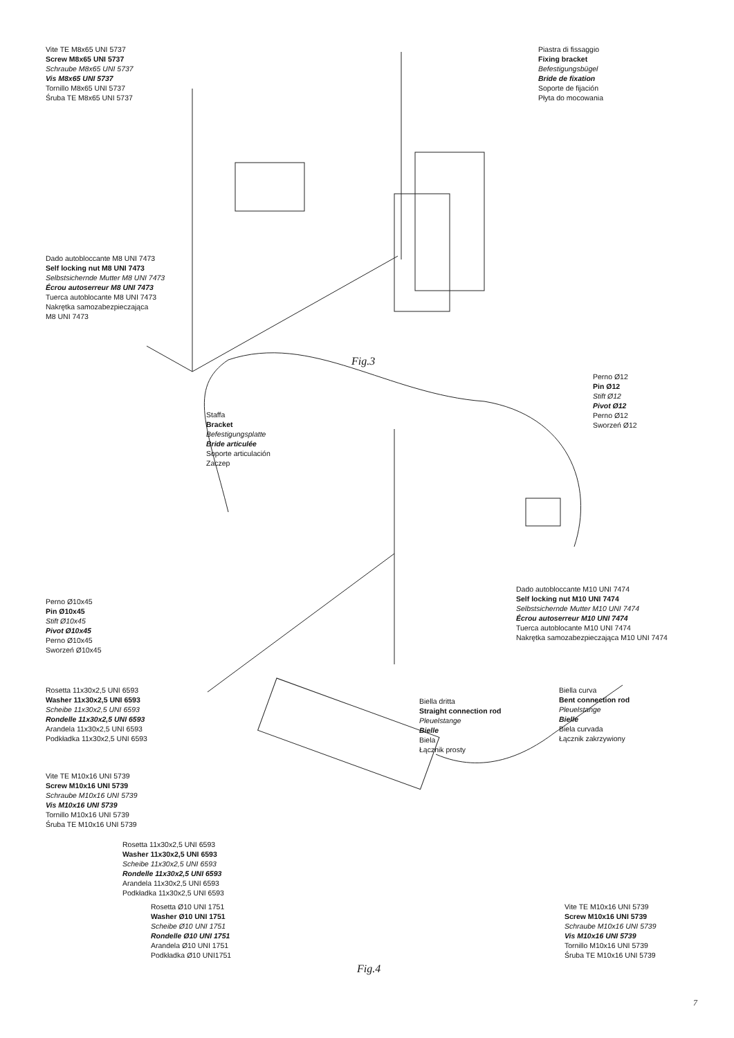Vite TE M8x65 UNI 5737
Screw M8x65 UNI 5737
Schraube M8x65 UNI 5737
Vis M8x65 UNI 5737
Tornillo M8x65 UNI 5737
Śruba TE M8x65 UNI 5737
Piastra di fissaggio
Fixing bracket
Befestigungsbügel
Bride de fixation
Soporte de fijación
Płyta do mocowania
Dado autobloccante M8 UNI 7473
Self locking nut M8 UNI 7473
Selbstsichernde Mutter M8 UNI 7473
Écrou autoserreur M8 UNI 7473
Tuerca autoblocante M8 UNI 7473
Nakrętka samozabezpieczająca
M8 UNI 7473
Fig.3
Perno Ø12
Pin Ø12
Stift Ø12
Pivot Ø12
Perno Ø12
Sworzeń Ø12
Staffa
Bracket
Befestigungsplatte
Bride articulée
Soporte articulación
Zaczep
Dado autobloccante M10 UNI 7474
Self locking nut M10 UNI 7474
Selbstsichernde Mutter M10 UNI 7474
Écrou autoserreur M10 UNI 7474
Tuerca autoblocante M10 UNI 7474
Nakrętka samozabezpieczająca M10 UNI 7474
Perno Ø10x45
Pin Ø10x45
Stift Ø10x45
Pivot Ø10x45
Perno Ø10x45
Sworzeń Ø10x45
Rosetta 11x30x2,5 UNI 6593
Washer 11x30x2,5 UNI 6593
Scheibe 11x30x2,5 UNI 6593
Rondelle 11x30x2,5 UNI 6593
Arandela 11x30x2,5 UNI 6593
Podkładka 11x30x2,5 UNI 6593
Biella dritta
Straight connection rod
Pleuelstange
Bielle
Biela
Łącznik prosty
Biella curva
Bent connection rod
Pleuelstange
Bielle
Biela curvada
Łącznik zakrzywiony
Vite TE M10x16 UNI 5739
Screw M10x16 UNI 5739
Schraube M10x16 UNI 5739
Vis M10x16 UNI 5739
Tornillo M10x16 UNI 5739
Śruba TE M10x16 UNI 5739
Rosetta 11x30x2,5 UNI 6593
Washer 11x30x2,5 UNI 6593
Scheibe 11x30x2,5 UNI 6593
Rondelle 11x30x2,5 UNI 6593
Arandela 11x30x2,5 UNI 6593
Podkładka 11x30x2,5 UNI 6593
Rosetta Ø10 UNI 1751
Washer Ø10 UNI 1751
Scheibe Ø10 UNI 1751
Rondelle Ø10 UNI 1751
Arandela Ø10 UNI 1751
Podkładka Ø10 UNI1751
Vite TE M10x16 UNI 5739
Screw M10x16 UNI 5739
Schraube M10x16 UNI 5739
Vis M10x16 UNI 5739
Tornillo M10x16 UNI 5739
Śruba TE M10x16 UNI 5739
Fig.4
7